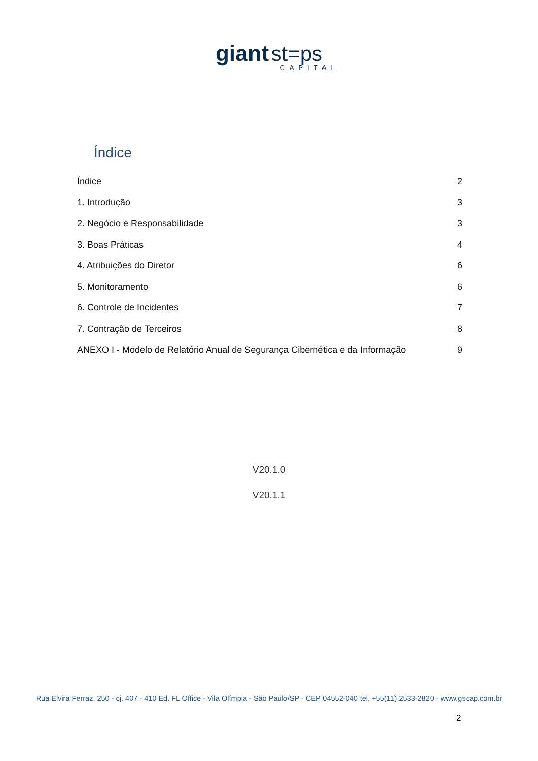giant st=ps
CAPITAL
Índice
Índice 2
1. Introdução 3
2. Negócio e Responsabilidade 3
3. Boas Práticas 4
4. Atribuições do Diretor 6
5. Monitoramento 6
6. Controle de Incidentes 7
7. Contração de Terceiros 8
ANEXO I - Modelo de Relatório Anual de Segurança Cibernética e da Informação 9
V20.1.0
V20.1.1
Rua Elvira Ferraz, 250 - cj. 407 - 410 Ed. FL Office - Vila Olímpia - São Paulo/SP - CEP 04552-040 tel. +55(11) 2533-2820 - www.gscap.com.br
2